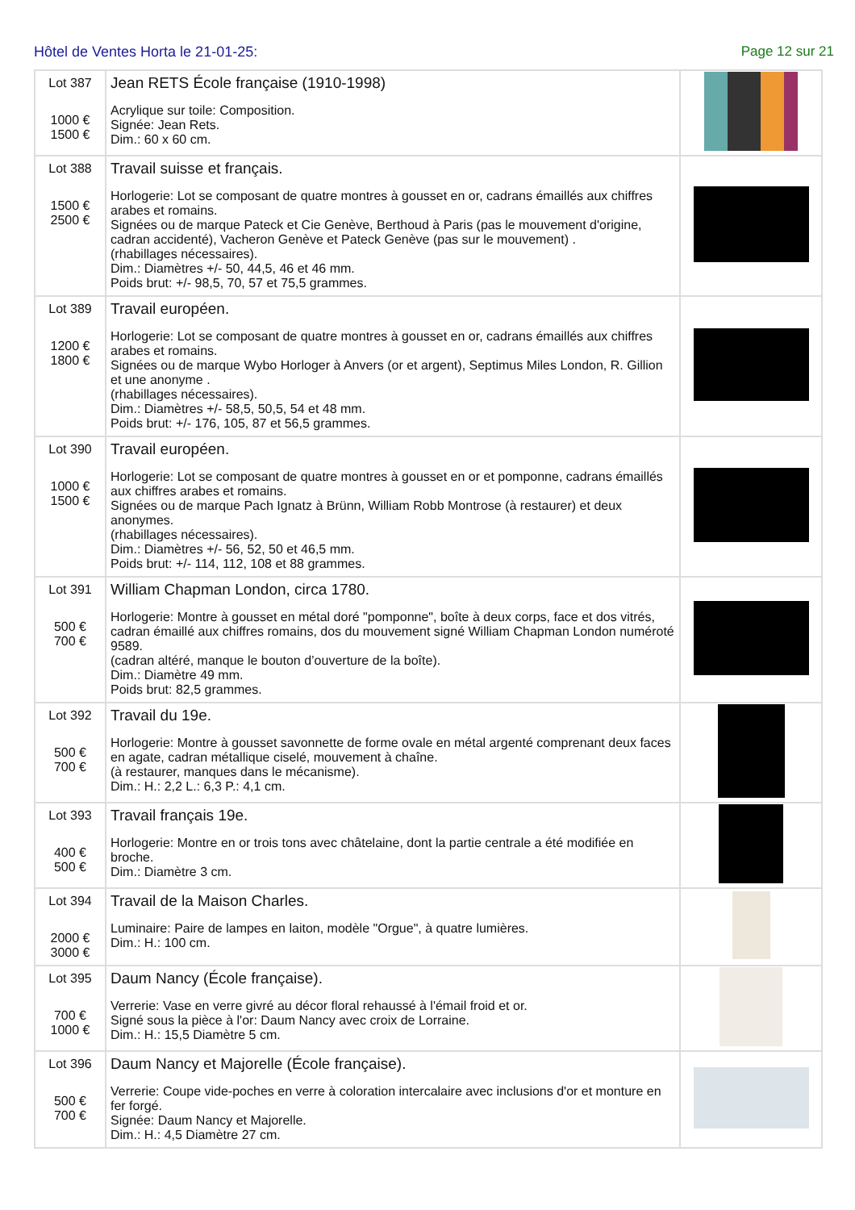Hôtel de Ventes Horta le 21-01-25:
Page 12 sur 21
| Lot 387 1000 € 1500 € | Jean RETS École française (1910-1998) Acrylique sur toile: Composition. Signée: Jean Rets. Dim.: 60 x 60 cm. | |
| Lot 388 1500 € 2500 € | Travail suisse et français. Horlogerie: Lot se composant de quatre montres à gousset en or, cadrans émaillés aux chiffres arabes et romains. Signées ou de marque Pateck et Cie Genève, Berthoud à Paris (pas le mouvement d'origine, cadran accidenté), Vacheron Genève et Pateck Genève (pas sur le mouvement) . (rhabillages nécessaires). Dim.: Diamètres +/- 50, 44,5, 46 et 46 mm. Poids brut: +/- 98,5, 70, 57 et 75,5 grammes. | |
| Lot 389 1200 € 1800 € | Travail européen. Horlogerie: Lot se composant de quatre montres à gousset en or, cadrans émaillés aux chiffres arabes et romains. Signées ou de marque Wybo Horloger à Anvers (or et argent), Septimus Miles London, R. Gillion et une anonyme . (rhabillages nécessaires). Dim.: Diamètres +/- 58,5, 50,5, 54 et 48 mm. Poids brut: +/- 176, 105, 87 et 56,5 grammes. | |
| Lot 390 1000 € 1500 € | Travail européen. Horlogerie: Lot se composant de quatre montres à gousset en or et pomponne, cadrans émaillés aux chiffres arabes et romains. Signées ou de marque Pach Ignatz à Brünn, William Robb Montrose (à restaurer) et deux anonymes. (rhabillages nécessaires). Dim.: Diamètres +/- 56, 52, 50 et 46,5 mm. Poids brut: +/- 114, 112, 108 et 88 grammes. | |
| Lot 391 500 € 700 € | William Chapman London, circa 1780. Horlogerie: Montre à gousset en métal doré "pomponne", boîte à deux corps, face et dos vitrés, cadran émaillé aux chiffres romains, dos du mouvement signé William Chapman London numéroté 9589. (cadran altéré, manque le bouton d’ouverture de la boîte). Dim.: Diamètre 49 mm. Poids brut: 82,5 grammes. | |
| Lot 392 500 € 700 € | Travail du 19e. Horlogerie: Montre à gousset savonnette de forme ovale en métal argenté comprenant deux faces en agate, cadran métallique ciselé, mouvement à chaîne. (à restaurer, manques dans le mécanisme). Dim.: H.: 2,2 L.: 6,3 P.: 4,1 cm. | |
| Lot 393 400 € 500 € | Travail français 19e. Horlogerie: Montre en or trois tons avec châtelaine, dont la partie centrale a été modifiée en broche. Dim.: Diamètre 3 cm. | |
| Lot 394 2000 € 3000 € | Travail de la Maison Charles. Luminaire: Paire de lampes en laiton, modèle "Orgue", à quatre lumières. Dim.: H.: 100 cm. | |
| Lot 395 700 € 1000 € | Daum Nancy (École française). Verrerie: Vase en verre givré au décor floral rehaussé à l'émail froid et or. Signé sous la pièce à l'or: Daum Nancy avec croix de Lorraine. Dim.: H.: 15,5 Diamètre 5 cm. | |
| Lot 396 500 € 700 € | Daum Nancy et Majorelle (École française). Verrerie: Coupe vide-poches en verre à coloration intercalaire avec inclusions d'or et monture en fer forgé. Signée: Daum Nancy et Majorelle. Dim.: H.: 4,5 Diamètre 27 cm. | |